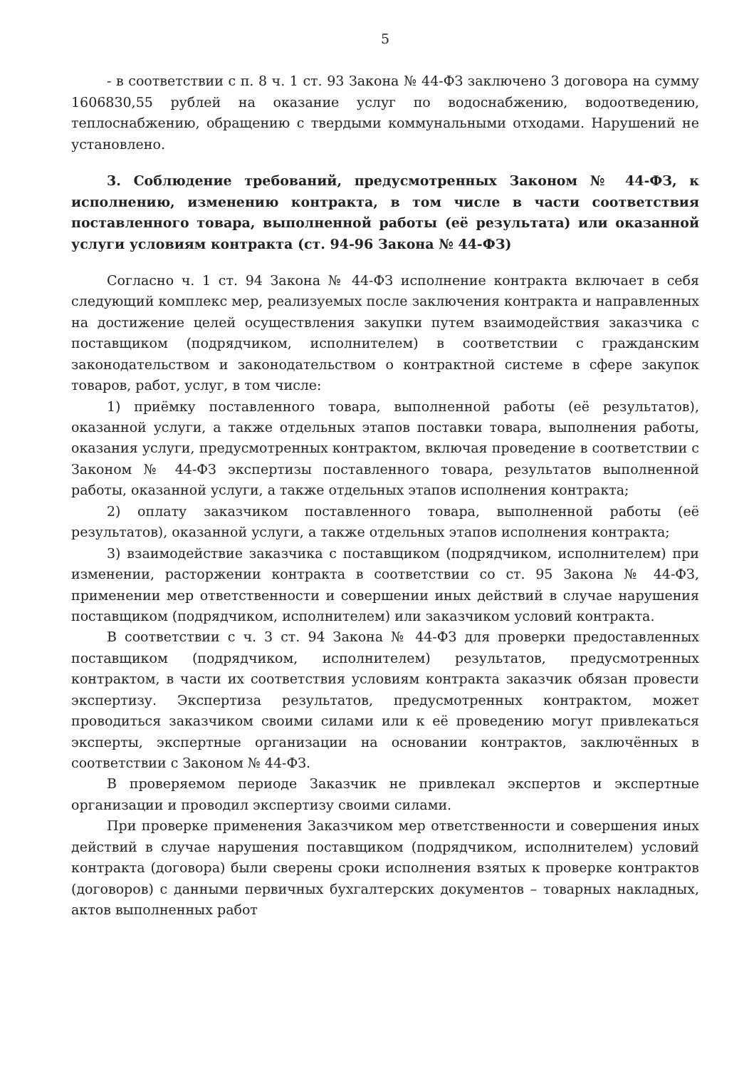5
- в соответствии с п. 8 ч. 1 ст. 93 Закона № 44-ФЗ заключено 3 договора на сумму 1606830,55 рублей на оказание услуг по водоснабжению, водоотведению, теплоснабжению, обращению с твердыми коммунальными отходами. Нарушений не установлено.
3. Соблюдение требований, предусмотренных Законом № 44-ФЗ, к исполнению, изменению контракта, в том числе в части соответствия поставленного товара, выполненной работы (её результата) или оказанной услуги условиям контракта (ст. 94-96 Закона № 44-ФЗ)
Согласно ч. 1 ст. 94 Закона № 44-ФЗ исполнение контракта включает в себя следующий комплекс мер, реализуемых после заключения контракта и направленных на достижение целей осуществления закупки путем взаимодействия заказчика с поставщиком (подрядчиком, исполнителем) в соответствии с гражданским законодательством и законодательством о контрактной системе в сфере закупок товаров, работ, услуг, в том числе:
1) приёмку поставленного товара, выполненной работы (её результатов), оказанной услуги, а также отдельных этапов поставки товара, выполнения работы, оказания услуги, предусмотренных контрактом, включая проведение в соответствии с Законом № 44-ФЗ экспертизы поставленного товара, результатов выполненной работы, оказанной услуги, а также отдельных этапов исполнения контракта;
2) оплату заказчиком поставленного товара, выполненной работы (её результатов), оказанной услуги, а также отдельных этапов исполнения контракта;
3) взаимодействие заказчика с поставщиком (подрядчиком, исполнителем) при изменении, расторжении контракта в соответствии со ст. 95 Закона № 44-ФЗ, применении мер ответственности и совершении иных действий в случае нарушения поставщиком (подрядчиком, исполнителем) или заказчиком условий контракта.
В соответствии с ч. 3 ст. 94 Закона № 44-ФЗ для проверки предоставленных поставщиком (подрядчиком, исполнителем) результатов, предусмотренных контрактом, в части их соответствия условиям контракта заказчик обязан провести экспертизу. Экспертиза результатов, предусмотренных контрактом, может проводиться заказчиком своими силами или к её проведению могут привлекаться эксперты, экспертные организации на основании контрактов, заключённых в соответствии с Законом № 44-ФЗ.
В проверяемом периоде Заказчик не привлекал экспертов и экспертные организации и проводил экспертизу своими силами.
При проверке применения Заказчиком мер ответственности и совершения иных действий в случае нарушения поставщиком (подрядчиком, исполнителем) условий контракта (договора) были сверены сроки исполнения взятых к проверке контрактов (договоров) с данными первичных бухгалтерских документов – товарных накладных, актов выполненных работ